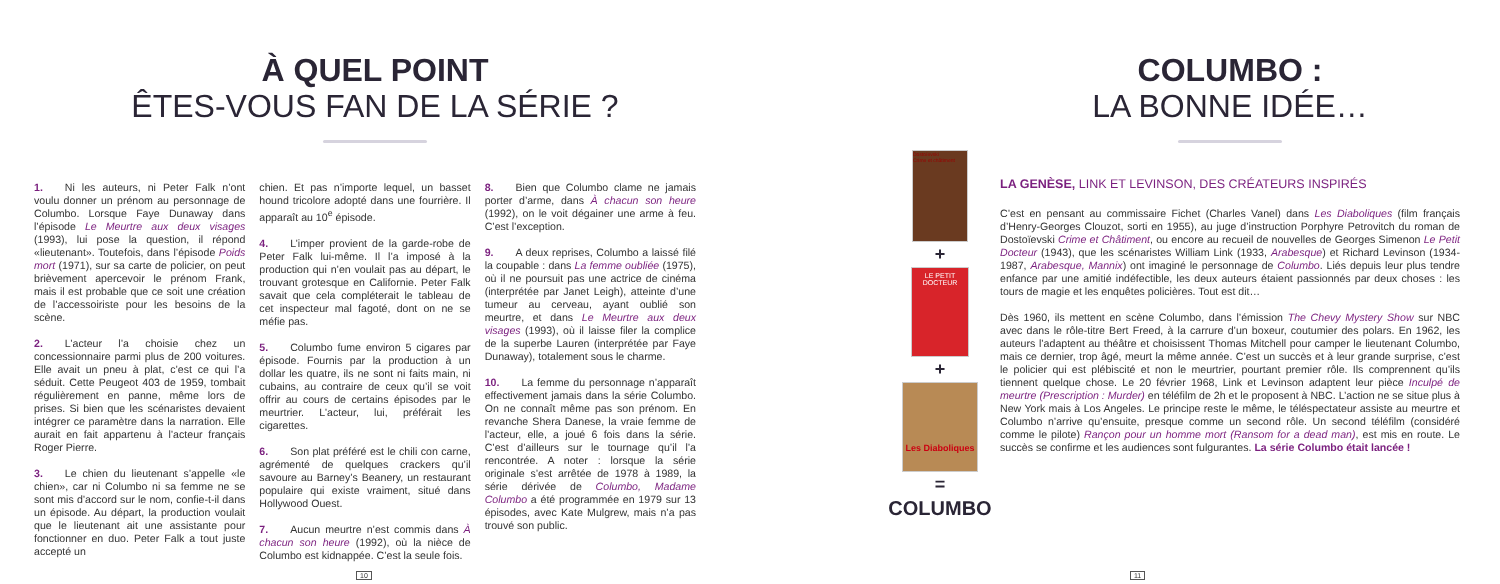À QUEL POINT
ÊTES-VOUS FAN DE LA SÉRIE ?
1. Ni les auteurs, ni Peter Falk n’ont voulu donner un prénom au personnage de Columbo. Lorsque Faye Dunaway dans l’épisode Le Meurtre aux deux visages (1993), lui pose la question, il répond «lieutenant». Toutefois, dans l’épisode Poids mort (1971), sur sa carte de policier, on peut brièvement apercevoir le prénom Frank, mais il est probable que ce soit une création de l’accessoiriste pour les besoins de la scène.
2. L’acteur l’a choisie chez un concessionnaire parmi plus de 200 voitures. Elle avait un pneu à plat, c’est ce qui l’a séduit. Cette Peugeot 403 de 1959, tombait régulièrement en panne, même lors de prises. Si bien que les scénaristes devaient intégrer ce paramètre dans la narration. Elle aurait en fait appartenu à l’acteur français Roger Pierre.
3. Le chien du lieutenant s’appelle «le chien», car ni Columbo ni sa femme ne se sont mis d’accord sur le nom, confie-t-il dans un épisode. Au départ, la production voulait que le lieutenant ait une assistante pour fonctionner en duo. Peter Falk a tout juste accepté un
chien. Et pas n’importe lequel, un basset hound tricolore adopté dans une fourrière. Il apparaît au 10<sup>e</sup> épisode.
4. L’imper provient de la garde-robe de Peter Falk lui-même. Il l’a imposé à la production qui n’en voulait pas au départ, le trouvant grotesque en Californie. Peter Falk savait que cela compléterait le tableau de cet inspecteur mal fagoté, dont on ne se méfie pas.
5. Columbo fume environ 5 cigares par épisode. Fournis par la production à un dollar les quatre, ils ne sont ni faits main, ni cubains, au contraire de ceux qu’il se voit offrir au cours de certains épisodes par le meurtrier. L’acteur, lui, préférait les cigarettes.
6. Son plat préféré est le chili con carne, agrémenté de quelques crackers qu’il savoure au Barney’s Beanery, un restaurant populaire qui existe vraiment, situé dans Hollywood Ouest.
7. Aucun meurtre n’est commis dans À chacun son heure (1992), où la nièce de Columbo est kidnappée. C’est la seule fois.
8. Bien que Columbo clame ne jamais porter d’arme, dans À chacun son heure (1992), on le voit dégainer une arme à feu. C’est l’exception.
9. A deux reprises, Columbo a laissé filé la coupable : dans La femme oubliée (1975), où il ne poursuit pas une actrice de cinéma (interprétée par Janet Leigh), atteinte d’une tumeur au cerveau, ayant oublié son meurtre, et dans Le Meurtre aux deux visages (1993), où il laisse filer la complice de la superbe Lauren (interprétée par Faye Dunaway), totalement sous le charme.
10. La femme du personnage n’apparaît effectivement jamais dans la série Columbo. On ne connaît même pas son prénom. En revanche Shera Danese, la vraie femme de l’acteur, elle, a joué 6 fois dans la série. C’est d’ailleurs sur le tournage qu’il l’a rencontrée. A noter : lorsque la série originale s’est arrêtée de 1978 à 1989, la série dérivée de Columbo, Madame Columbo a été programmée en 1979 sur 13 épisodes, avec Kate Mulgrew, mais n’a pas trouvé son public.
10
Dostoïevski
Crime et châtiment
+
LE PETIT DOCTEUR
+
Les Diaboliques
=
COLUMBO
COLUMBO :
LA BONNE IDÉE…
LA GENÈSE, LINK ET LEVINSON, DES CRÉATEURS INSPIRÉS
C’est en pensant au commissaire Fichet (Charles Vanel) dans Les Diaboliques (film français d’Henry-Georges Clouzot, sorti en 1955), au juge d’instruction Porphyre Petrovitch du roman de Dostoïevski Crime et Châtiment, ou encore au recueil de nouvelles de Georges Simenon Le Petit Docteur (1943), que les scénaristes William Link (1933, Arabesque) et Richard Levinson (1934-1987, Arabesque, Mannix) ont imaginé le personnage de Columbo. Liés depuis leur plus tendre enfance par une amitié indéfectible, les deux auteurs étaient passionnés par deux choses : les tours de magie et les enquêtes policières. Tout est dit…
Dès 1960, ils mettent en scène Columbo, dans l’émission The Chevy Mystery Show sur NBC avec dans le rôle-titre Bert Freed, à la carrure d’un boxeur, coutumier des polars. En 1962, les auteurs l’adaptent au théâtre et choisissent Thomas Mitchell pour camper le lieutenant Columbo, mais ce dernier, trop âgé, meurt la même année. C’est un succès et à leur grande surprise, c’est le policier qui est plébiscité et non le meurtrier, pourtant premier rôle. Ils comprennent qu’ils tiennent quelque chose. Le 20 février 1968, Link et Levinson adaptent leur pièce Inculpé de meurtre (Prescription : Murder) en téléfilm de 2h et le proposent à NBC. L’action ne se situe plus à New York mais à Los Angeles. Le principe reste le même, le téléspectateur assiste au meurtre et Columbo n’arrive qu’ensuite, presque comme un second rôle. Un second téléfilm (considéré comme le pilote) Rançon pour un homme mort (Ransom for a dead man), est mis en route. Le succès se confirme et les audiences sont fulgurantes. La série Columbo était lancée !
11